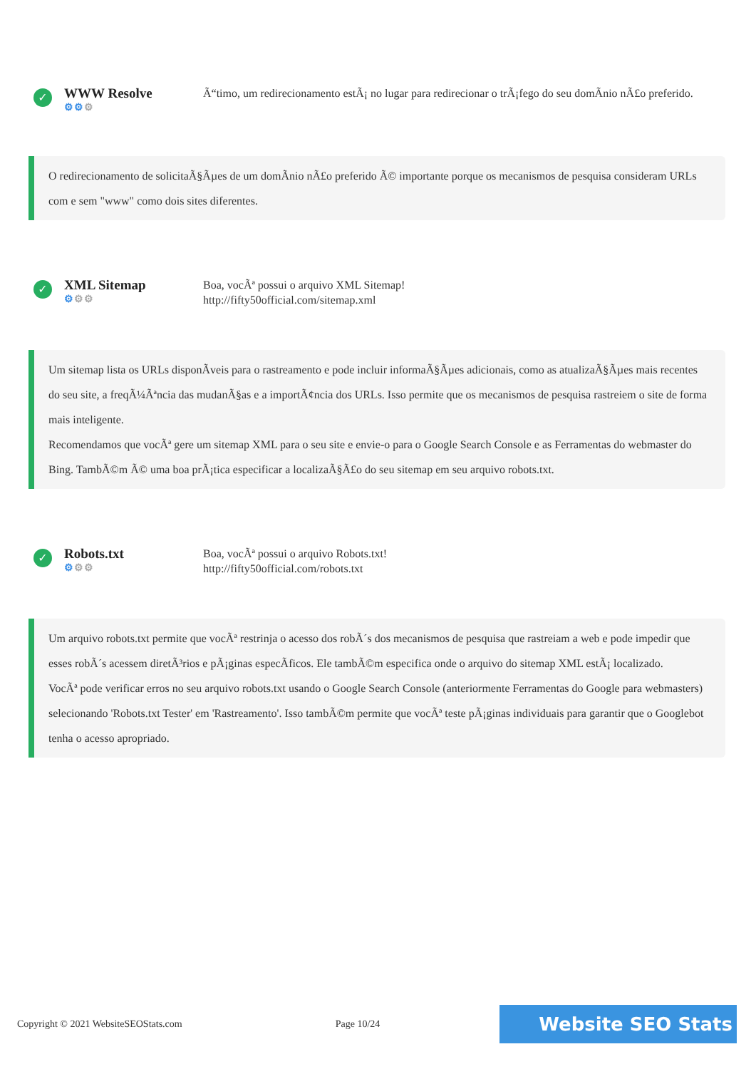✓
WWW Resolve
⚙⚙⚙
Ã“timo, um redirecionamento estÃ¡ no lugar para redirecionar o trÃ¡fego do seu domÃnio nÃ£o preferido.
O redirecionamento de solicitaÃ§Ãµes de um domÃnio nÃ£o preferido Ã© importante porque os mecanismos de pesquisa consideram URLs com e sem "www" como dois sites diferentes.
✓
XML Sitemap
⚙⚙⚙
Boa, vocÃª possui o arquivo XML Sitemap!
http://fifty50official.com/sitemap.xml
Um sitemap lista os URLs disponÃveis para o rastreamento e pode incluir informaÃ§Ãµes adicionais, como as atualizaÃ§Ãµes mais recentes do seu site, a freqÃ¼Ãªncia das mudanÃ§as e a importÃ¢ncia dos URLs. Isso permite que os mecanismos de pesquisa rastreiem o site de forma mais inteligente.
Recomendamos que vocÃª gere um sitemap XML para o seu site e envie-o para o Google Search Console e as Ferramentas do webmaster do Bing. TambÃ©m Ã© uma boa prÃ¡tica especificar a localizaÃ§Ã£o do seu sitemap em seu arquivo robots.txt.
✓
Robots.txt
⚙⚙⚙
Boa, vocÃª possui o arquivo Robots.txt!
http://fifty50official.com/robots.txt
Um arquivo robots.txt permite que vocÃª restrinja o acesso dos robÃ´s dos mecanismos de pesquisa que rastreiam a web e pode impedir que esses robÃ´s acessem diretÃ³rios e pÃ¡ginas especÃficos. Ele tambÃ©m especifica onde o arquivo do sitemap XML estÃ¡ localizado.
VocÃª pode verificar erros no seu arquivo robots.txt usando o Google Search Console (anteriormente Ferramentas do Google para webmasters) selecionando 'Robots.txt Tester' em 'Rastreamento'. Isso tambÃ©m permite que vocÃª teste pÃ¡ginas individuais para garantir que o Googlebot tenha o acesso apropriado.
Copyright © 2021 WebsiteSEOStats.com Page 10/24
Website SEO Stats